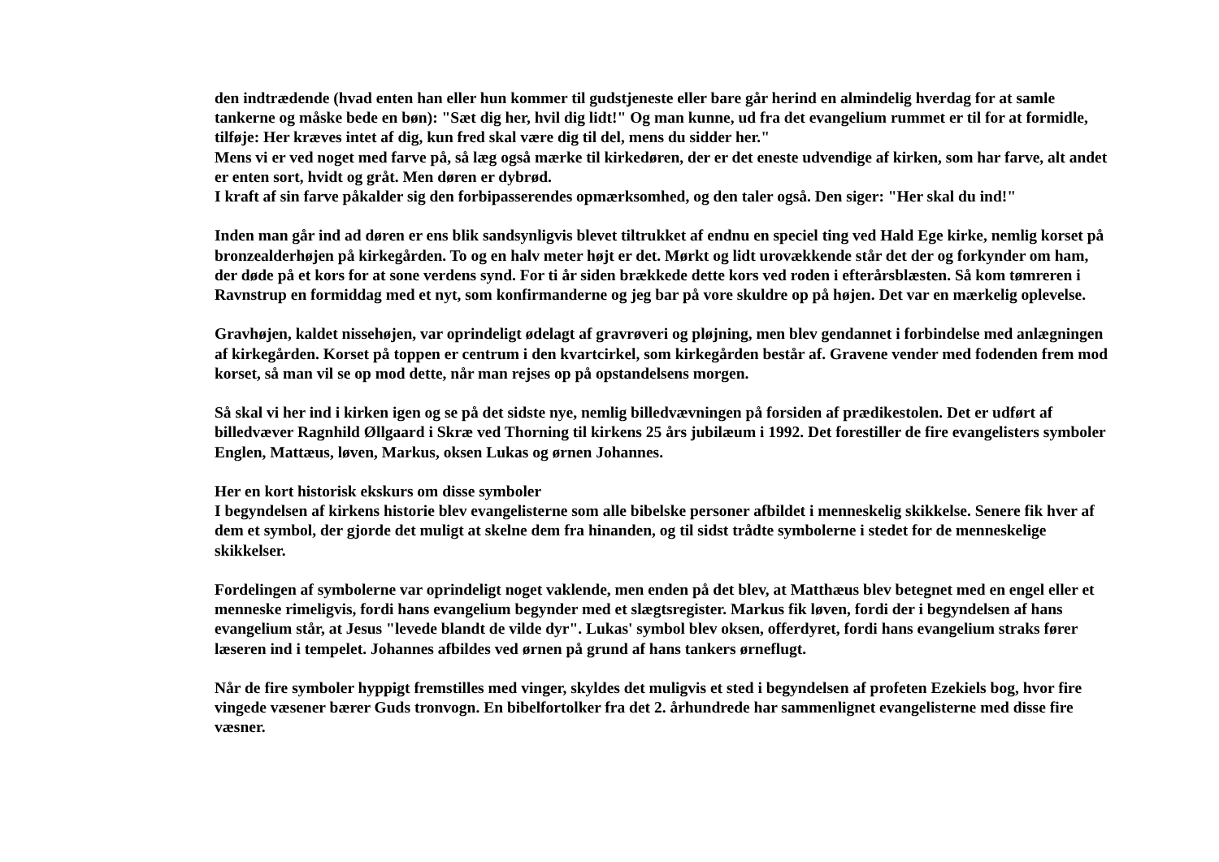den indtrædende (hvad enten han eller hun kommer til gudstjeneste eller bare går herind en almindelig hverdag for at samle tankerne og måske bede en bøn): "Sæt dig her, hvil dig lidt!" Og man kunne, ud fra det evangelium rummet er til for at formidle, tilføje: Her kræves intet af dig, kun fred skal være dig til del, mens du sidder her."
Mens vi er ved noget med farve på, så læg også mærke til kirkedøren, der er det eneste udvendige af kirken, som har farve, alt andet er enten sort, hvidt og gråt. Men døren er dybrød.
I kraft af sin farve påkalder sig den forbipasserendes opmærksomhed, og den taler også. Den siger: "Her skal du ind!"
Inden man går ind ad døren er ens blik sandsynligvis blevet tiltrukket af endnu en speciel ting ved Hald Ege kirke, nemlig korset på bronzealderhøjen på kirkegården. To og en halv meter højt er det. Mørkt og lidt urovækkende står det der og forkynder om ham, der døde på et kors for at sone verdens synd. For ti år siden brækkede dette kors ved roden i efterårsblæsten. Så kom tømreren i Ravnstrup en formiddag med et nyt, som konfirmanderne og jeg bar på vore skuldre op på højen. Det var en mærkelig oplevelse.
Gravhøjen, kaldet nissehøjen, var oprindeligt ødelagt af gravrøveri og pløjning, men blev gendannet i forbindelse med anlægningen af kirkegården. Korset på toppen er centrum i den kvartcirkel, som kirkegården består af. Gravene vender med fodenden frem mod korset, så man vil se op mod dette, når man rejses op på opstandelsens morgen.
Så skal vi her ind i kirken igen og se på det sidste nye, nemlig billedvævningen på forsiden af prædikestolen. Det er udført af billedvæver Ragnhild Øllgaard i Skræ ved Thorning til kirkens 25 års jubilæum i 1992. Det forestiller de fire evangelisters symboler Englen, Mattæus, løven, Markus, oksen Lukas og ørnen Johannes.
Her en kort historisk ekskurs om disse symboler
I begyndelsen af kirkens historie blev evangelisterne som alle bibelske personer afbildet i menneskelig skikkelse. Senere fik hver af dem et symbol, der gjorde det muligt at skelne dem fra hinanden, og til sidst trådte symbolerne i stedet for de menneskelige skikkelser.
Fordelingen af symbolerne var oprindeligt noget vaklende, men enden på det blev, at Matthæus blev betegnet med en engel eller et menneske rimeligvis, fordi hans evangelium begynder med et slægtsregister. Markus fik løven, fordi der i begyndelsen af hans evangelium står, at Jesus "levede blandt de vilde dyr". Lukas' symbol blev oksen, offerdyret, fordi hans evangelium straks fører læseren ind i tempelet. Johannes afbildes ved ørnen på grund af hans tankers ørneflugt.
Når de fire symboler hyppigt fremstilles med vinger, skyldes det muligvis et sted i begyndelsen af profeten Ezekiels bog, hvor fire vingede væsener bærer Guds tronvogn. En bibelfortolker fra det 2. århundrede har sammenlignet evangelisterne med disse fire væsner.